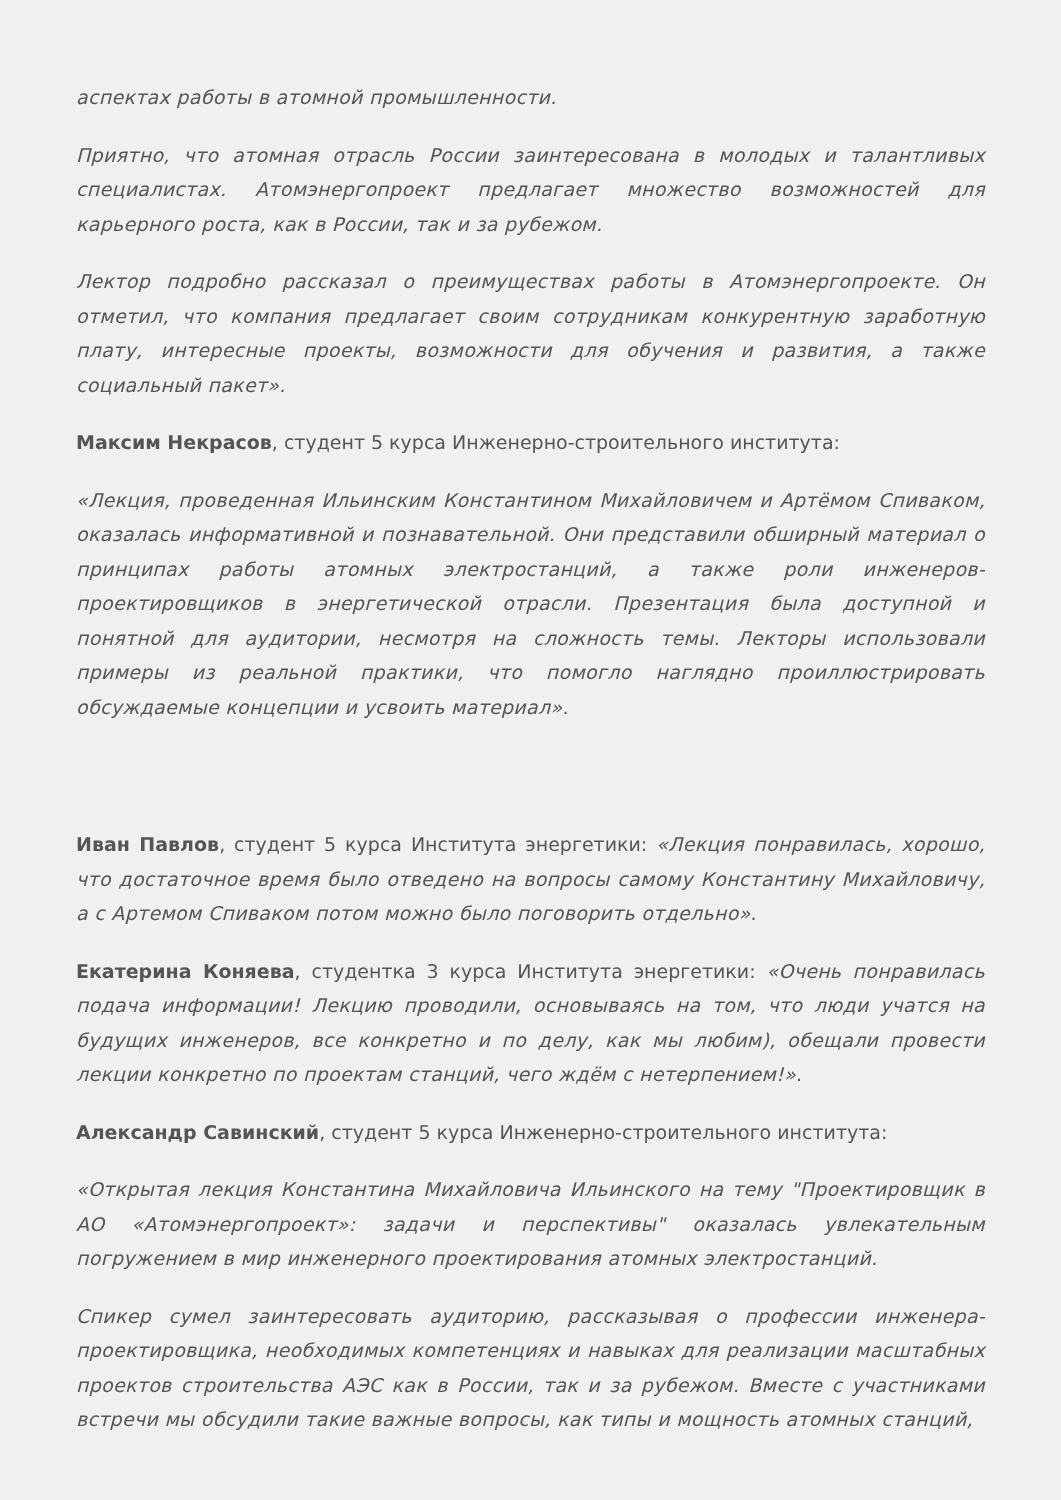аспектах работы в атомной промышленности.
Приятно, что атомная отрасль России заинтересована в молодых и талантливых специалистах. Атомэнергопроект предлагает множество возможностей для карьерного роста, как в России, так и за рубежом.
Лектор подробно рассказал о преимуществах работы в Атомэнергопроекте. Он отметил, что компания предлагает своим сотрудникам конкурентную заработную плату, интересные проекты, возможности для обучения и развития, а также социальный пакет».
Максим Некрасов, студент 5 курса Инженерно-строительного института:
«Лекция, проведенная Ильинским Константином Михайловичем и Артёмом Спиваком, оказалась информативной и познавательной. Они представили обширный материал о принципах работы атомных электростанций, а также роли инженеров-проектировщиков в энергетической отрасли. Презентация была доступной и понятной для аудитории, несмотря на сложность темы. Лекторы использовали примеры из реальной практики, что помогло наглядно проиллюстрировать обсуждаемые концепции и усвоить материал».
Иван Павлов, студент 5 курса Института энергетики: «Лекция понравилась, хорошо, что достаточное время было отведено на вопросы самому Константину Михайловичу, а с Артемом Спиваком потом можно было поговорить отдельно».
Екатерина Коняева, студентка 3 курса Института энергетики: «Очень понравилась подача информации! Лекцию проводили, основываясь на том, что люди учатся на будущих инженеров, все конкретно и по делу, как мы любим), обещали провести лекции конкретно по проектам станций, чего ждём с нетерпением!».
Александр Савинский, студент 5 курса Инженерно-строительного института:
«Открытая лекция Константина Михайловича Ильинского на тему "Проектировщик в АО «Атомэнергопроект»: задачи и перспективы" оказалась увлекательным погружением в мир инженерного проектирования атомных электростанций.
Спикер сумел заинтересовать аудиторию, рассказывая о профессии инженера-проектировщика, необходимых компетенциях и навыках для реализации масштабных проектов строительства АЭС как в России, так и за рубежом. Вместе с участниками встречи мы обсудили такие важные вопросы, как типы и мощность атомных станций,